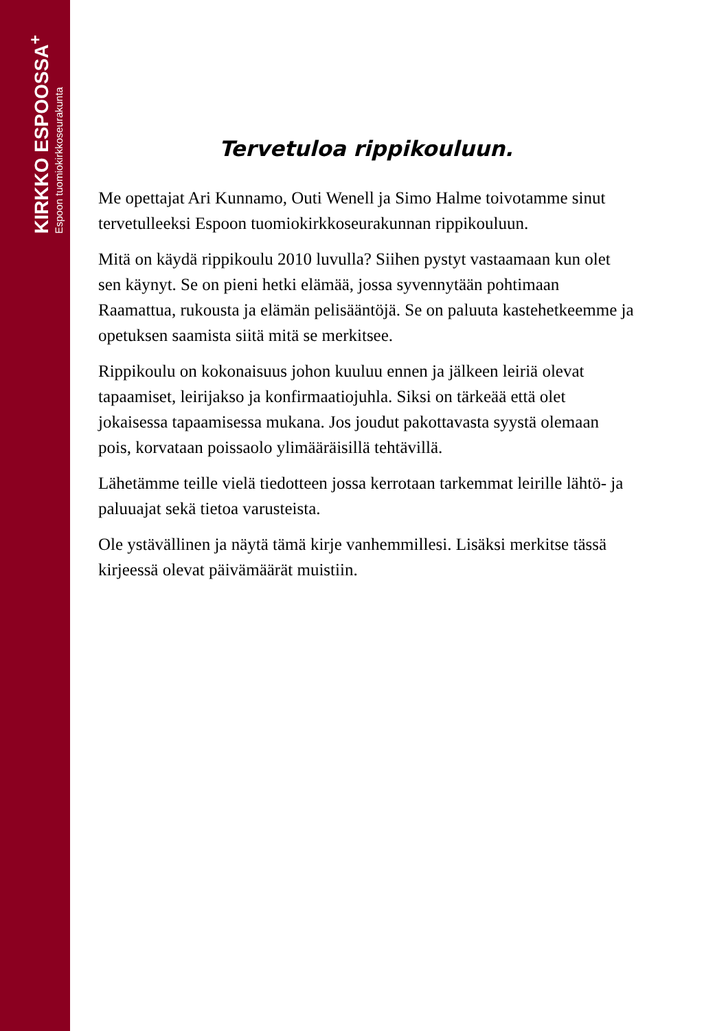KIRKKO ESPOOSSA<sup>+</sup>
Espoon tuomiokirkkoseurakunta
Tervetuloa rippikouluun.
Me opettajat Ari Kunnamo, Outi Wenell ja Simo Halme toivotamme sinut tervetulleeksi Espoon tuomiokirkkoseurakunnan rippikouluun.
Mitä on käydä rippikoulu 2010 luvulla? Siihen pystyt vastaamaan kun olet sen käynyt. Se on pieni hetki elämää, jossa syvennytään pohtimaan Raamattua, rukousta ja elämän pelisääntöjä. Se on paluuta kastehetkeemme ja opetuksen saamista siitä mitä se merkitsee.
Rippikoulu on kokonaisuus johon kuuluu ennen ja jälkeen leiriä olevat tapaamiset, leirijakso ja konfirmaatiojuhla. Siksi on tärkeää että olet jokaisessa tapaamisessa mukana. Jos joudut pakottavasta syystä olemaan pois, korvataan poissaolo ylimääräisillä tehtävillä.
Lähetämme teille vielä tiedotteen jossa kerrotaan tarkemmat leirille lähtö- ja paluuajat sekä tietoa varusteista.
Ole ystävällinen ja näytä tämä kirje vanhemmillesi. Lisäksi merkitse tässä kirjeessä olevat päivämäärät muistiin.